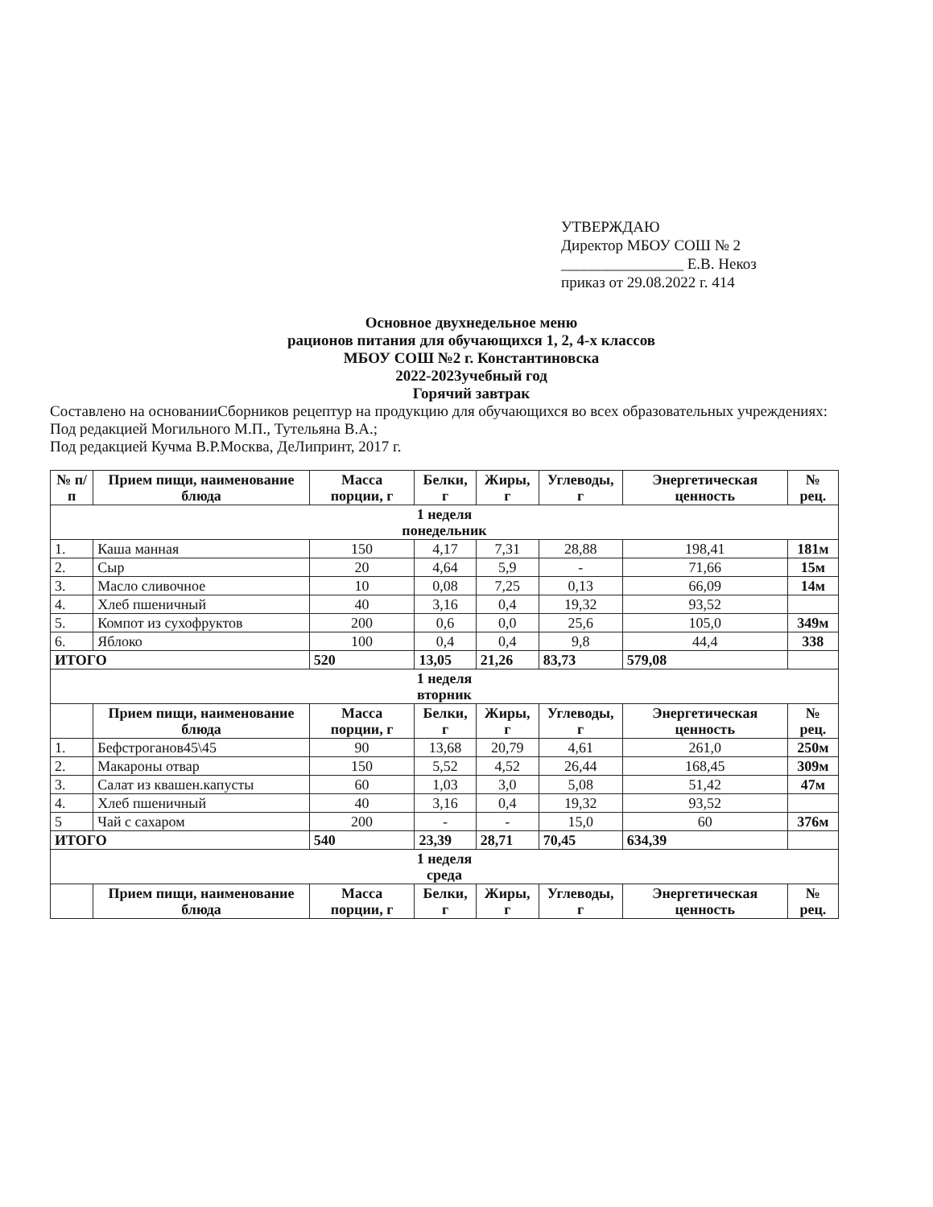УТВЕРЖДАЮ
Директор МБОУ СОШ № 2
________________ Е.В. Некоз
приказ от 29.08.2022 г. 414
Основное двухнедельное меню
рационов питания для обучающихся 1, 2, 4-х классов
МБОУ СОШ №2 г. Константиновска
2022-2023учебный год
Горячий завтрак
Составлено на основанииСборников рецептур на продукцию для обучающихся во всех образовательных учреждениях:
Под редакцией Могильного М.П., Тутельяна В.А.;
Под редакцией Кучма В.Р.Москва, ДеЛипринт, 2017 г.
| № п/п | Прием пищи, наименование блюда | Масса порции, г | Белки, г | Жиры, г | Углеводы, г | Энергетическая ценность | № рец. |
| --- | --- | --- | --- | --- | --- | --- | --- |
| 1 неделя понедельник | | | | | | | |
| 1. | Каша манная | 150 | 4,17 | 7,31 | 28,88 | 198,41 | 181м |
| 2. | Сыр | 20 | 4,64 | 5,9 | - | 71,66 | 15м |
| 3. | Масло сливочное | 10 | 0,08 | 7,25 | 0,13 | 66,09 | 14м |
| 4. | Хлеб пшеничный | 40 | 3,16 | 0,4 | 19,32 | 93,52 | |
| 5. | Компот из сухофруктов | 200 | 0,6 | 0,0 | 25,6 | 105,0 | 349м |
| 6. | Яблоко | 100 | 0,4 | 0,4 | 9,8 | 44,4 | 338 |
| ИТОГО | | 520 | 13,05 | 21,26 | 83,73 | 579,08 | |
| 1 неделя вторник | | | | | | | |
| | Прием пищи, наименование блюда | Масса порции, г | Белки, г | Жиры, г | Углеводы, г | Энергетическая ценность | № рец. |
| 1. | Бефстроганов45\45 | 90 | 13,68 | 20,79 | 4,61 | 261,0 | 250м |
| 2. | Макароны отвар | 150 | 5,52 | 4,52 | 26,44 | 168,45 | 309м |
| 3. | Салат из квашен.капусты | 60 | 1,03 | 3,0 | 5,08 | 51,42 | 47м |
| 4. | Хлеб пшеничный | 40 | 3,16 | 0,4 | 19,32 | 93,52 | |
| 5 | Чай с сахаром | 200 | - | - | 15,0 | 60 | 376м |
| ИТОГО | | 540 | 23,39 | 28,71 | 70,45 | 634,39 | |
| 1 неделя среда | | | | | | | |
| | Прием пищи, наименование блюда | Масса порции, г | Белки, г | Жиры, г | Углеводы, г | Энергетическая ценность | № рец. |